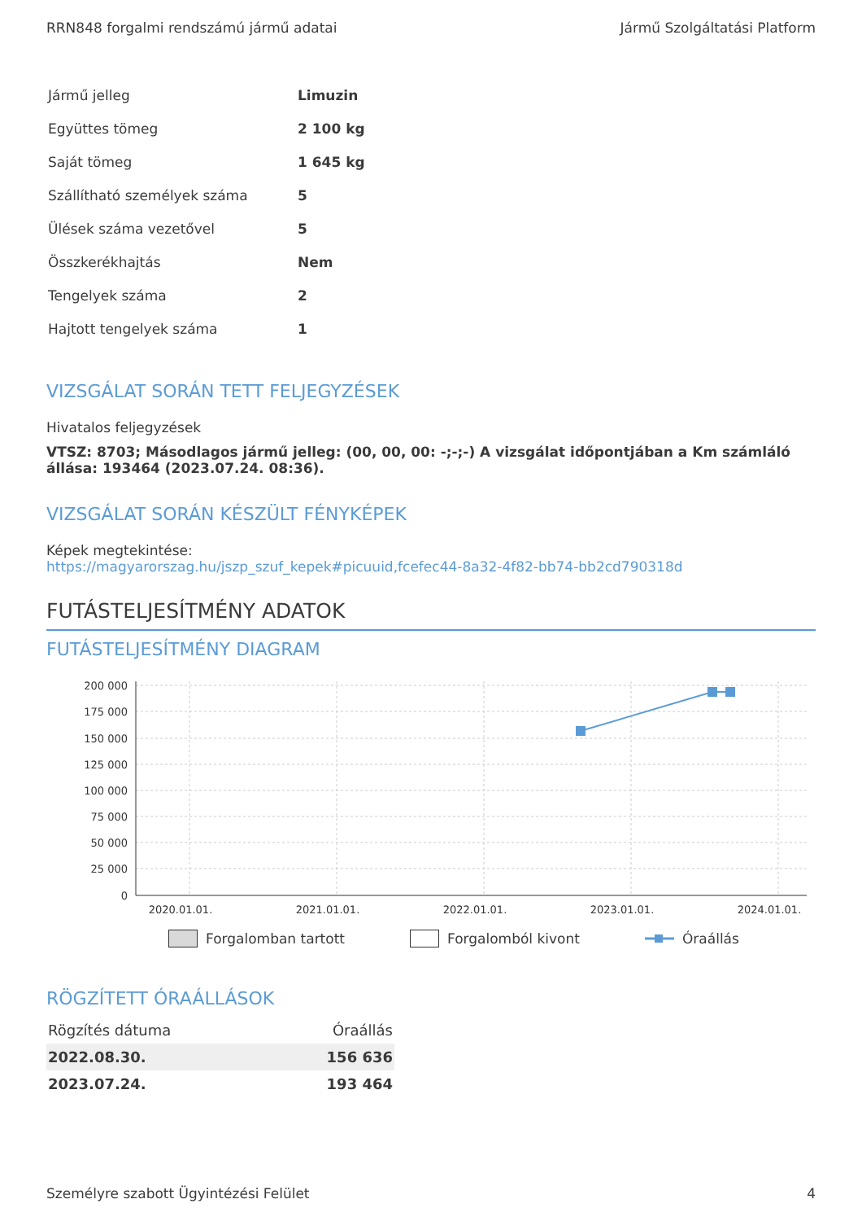RRN848 forgalmi rendszámú jármű adatai Jármű Szolgáltatási Platform
| Jármű jelleg | Limuzin |
| Együttes tömeg | 2 100 kg |
| Saját tömeg | 1 645 kg |
| Szállítható személyek száma | 5 |
| Ülések száma vezetővel | 5 |
| Összkerékhajtás | Nem |
| Tengelyek száma | 2 |
| Hajtott tengelyek száma | 1 |
VIZSGÁLAT SORÁN TETT FELJEGYZÉSEK
Hivatalos feljegyzések
VTSZ: 8703; Másodlagos jármű jelleg: (00, 00, 00: -;-;-) A vizsgálat időpontjában a Km számláló állása: 193464 (2023.07.24. 08:36).
VIZSGÁLAT SORÁN KÉSZÜLT FÉNYKÉPEK
Képek megtekintése:
https://magyarorszag.hu/jszp_szuf_kepek#picuuid,fcefec44-8a32-4f82-bb74-bb2cd790318d
FUTÁSTELJESÍTMÉNY ADATOK
FUTÁSTELJESÍTMÉNY DIAGRAM
200 000
175 000
150 000
125 000
100 000
75 000
50 000
25 000
0
2020.01.01.
2021.01.01.
2022.01.01.
2023.01.01.
2024.01.01.
Forgalomban tartott Forgalomból kivont Óraállás
RÖGZÍTETT ÓRAÁLLÁSOK
| Rögzítés dátuma | Óraállás |
| --- | --- |
| 2022.08.30. | 156 636 |
| 2023.07.24. | 193 464 |
Személyre szabott Ügyintézési Felület 4